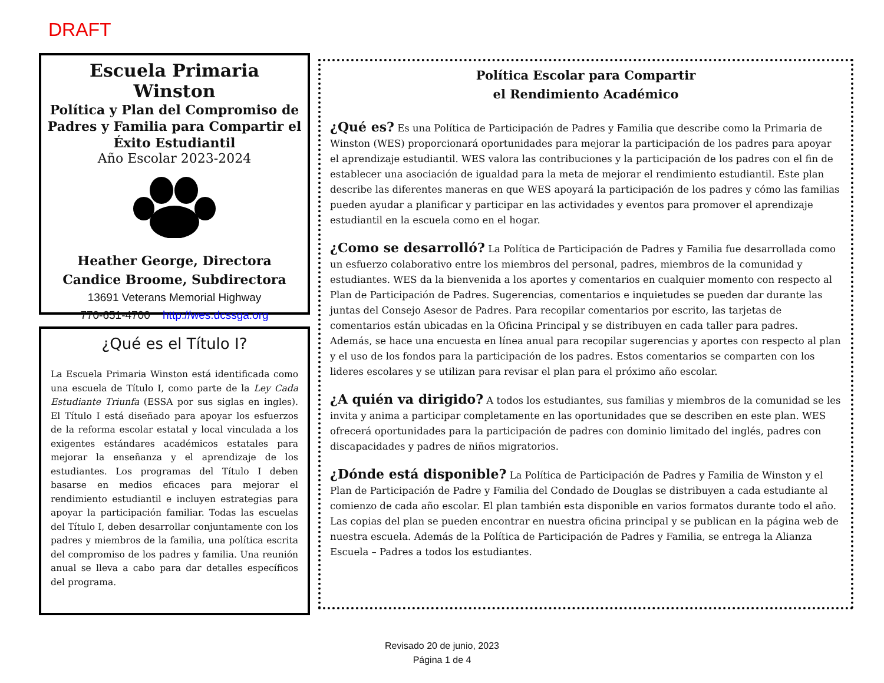DRAFT
Escuela Primaria Winston
Política y Plan del Compromiso de Padres y Familia para Compartir el Éxito Estudiantil
Año Escolar 2023-2024
Heather George, Directora
Candice Broome, Subdirectora
13691 Veterans Memorial Highway
770-651-4700 http://wes.dcssga.org
¿Qué es el Título I?
La Escuela Primaria Winston está identificada como una escuela de Título I, como parte de la Ley Cada Estudiante Triunfa (ESSA por sus siglas en ingles). El Título I está diseñado para apoyar los esfuerzos de la reforma escolar estatal y local vinculada a los exigentes estándares académicos estatales para mejorar la enseñanza y el aprendizaje de los estudiantes. Los programas del Título I deben basarse en medios eficaces para mejorar el rendimiento estudiantil e incluyen estrategias para apoyar la participación familiar. Todas las escuelas del Título I, deben desarrollar conjuntamente con los padres y miembros de la familia, una política escrita del compromiso de los padres y familia. Una reunión anual se lleva a cabo para dar detalles específicos del programa.
Política Escolar para Compartir
el Rendimiento Académico
¿Qué es? Es una Política de Participación de Padres y Familia que describe como la Primaria de Winston (WES) proporcionará oportunidades para mejorar la participación de los padres para apoyar el aprendizaje estudiantil. WES valora las contribuciones y la participación de los padres con el fin de establecer una asociación de igualdad para la meta de mejorar el rendimiento estudiantil. Este plan describe las diferentes maneras en que WES apoyará la participación de los padres y cómo las familias pueden ayudar a planificar y participar en las actividades y eventos para promover el aprendizaje estudiantil en la escuela como en el hogar.
¿Como se desarrolló? La Política de Participación de Padres y Familia fue desarrollada como un esfuerzo colaborativo entre los miembros del personal, padres, miembros de la comunidad y estudiantes. WES da la bienvenida a los aportes y comentarios en cualquier momento con respecto al Plan de Participación de Padres. Sugerencias, comentarios e inquietudes se pueden dar durante las juntas del Consejo Asesor de Padres. Para recopilar comentarios por escrito, las tarjetas de comentarios están ubicadas en la Oficina Principal y se distribuyen en cada taller para padres. Además, se hace una encuesta en línea anual para recopilar sugerencias y aportes con respecto al plan y el uso de los fondos para la participación de los padres. Estos comentarios se comparten con los lideres escolares y se utilizan para revisar el plan para el próximo año escolar.
¿A quién va dirigido? A todos los estudiantes, sus familias y miembros de la comunidad se les invita y anima a participar completamente en las oportunidades que se describen en este plan. WES ofrecerá oportunidades para la participación de padres con dominio limitado del inglés, padres con discapacidades y padres de niños migratorios.
¿Dónde está disponible? La Política de Participación de Padres y Familia de Winston y el Plan de Participación de Padre y Familia del Condado de Douglas se distribuyen a cada estudiante al comienzo de cada año escolar. El plan también esta disponible en varios formatos durante todo el año. Las copias del plan se pueden encontrar en nuestra oficina principal y se publican en la página web de nuestra escuela. Además de la Política de Participación de Padres y Familia, se entrega la Alianza Escuela – Padres a todos los estudiantes.
Revisado 20 de junio, 2023
Página 1 de 4